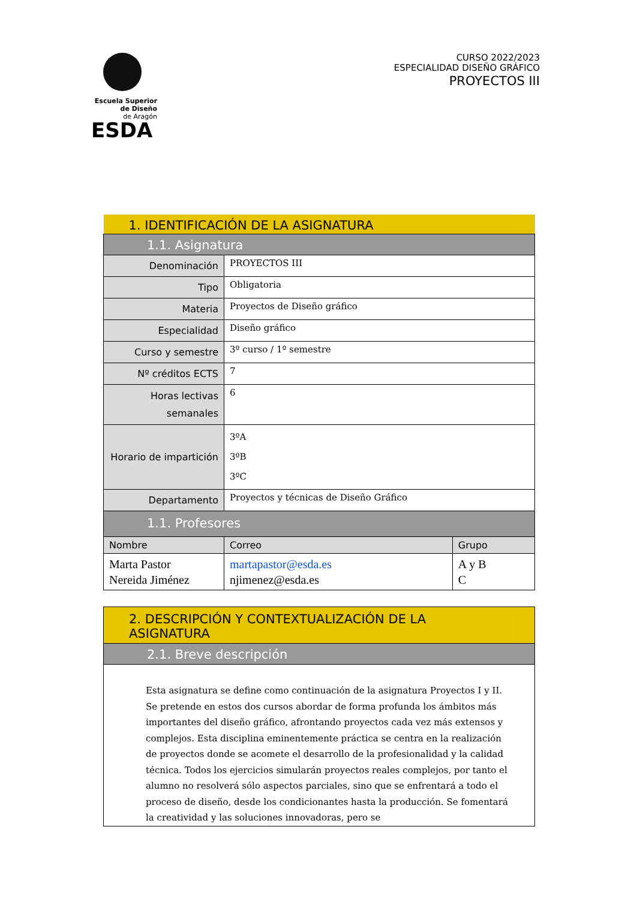Escuela Superior
de Diseño
de Aragón
ESDA
CURSO 2022/2023
ESPECIALIDAD DISEÑO GRÁFICO
PROYECTOS III
| 1. IDENTIFICACIÓN DE LA ASIGNATURA | | |
| --- | --- | --- |
| 1.1. Asignatura | | |
| Denominación | PROYECTOS III | |
| Tipo | Obligatoria | |
| Materia | Proyectos de Diseño gráfico | |
| Especialidad | Diseño gráfico | |
| Curso y semestre | 3º curso / 1º semestre | |
| Nº créditos ECTS | 7 | |
| Horas lectivas semanales | 6 | |
| Horario de impartición | 3ºA 3ºB 3ºC | |
| Departamento | Proyectos y técnicas de Diseño Gráfico | |
| 1.1. Profesores | | |
| Nombre | Correo | Grupo |
| Marta Pastor Nereida Jiménez | martapastor@esda.es njimenez@esda.es | A y B C |
| 2. DESCRIPCIÓN Y CONTEXTUALIZACIÓN DE LA ASIGNATURA |
| --- |
| 2.1. Breve descripción |
| Esta asignatura se define como continuación de la asignatura Proyectos I y II. Se pretende en estos dos cursos abordar de forma profunda los ámbitos más importantes del diseño gráfico, afrontando proyectos cada vez más extensos y complejos. Esta disciplina eminentemente práctica se centra en la realización de proyectos donde se acomete el desarrollo de la profesionalidad y la calidad técnica. Todos los ejercicios simularán proyectos reales complejos, por tanto el alumno no resolverá sólo aspectos parciales, sino que se enfrentará a todo el proceso de diseño, desde los condicionantes hasta la producción. Se fomentará la creatividad y las soluciones innovadoras, pero se |